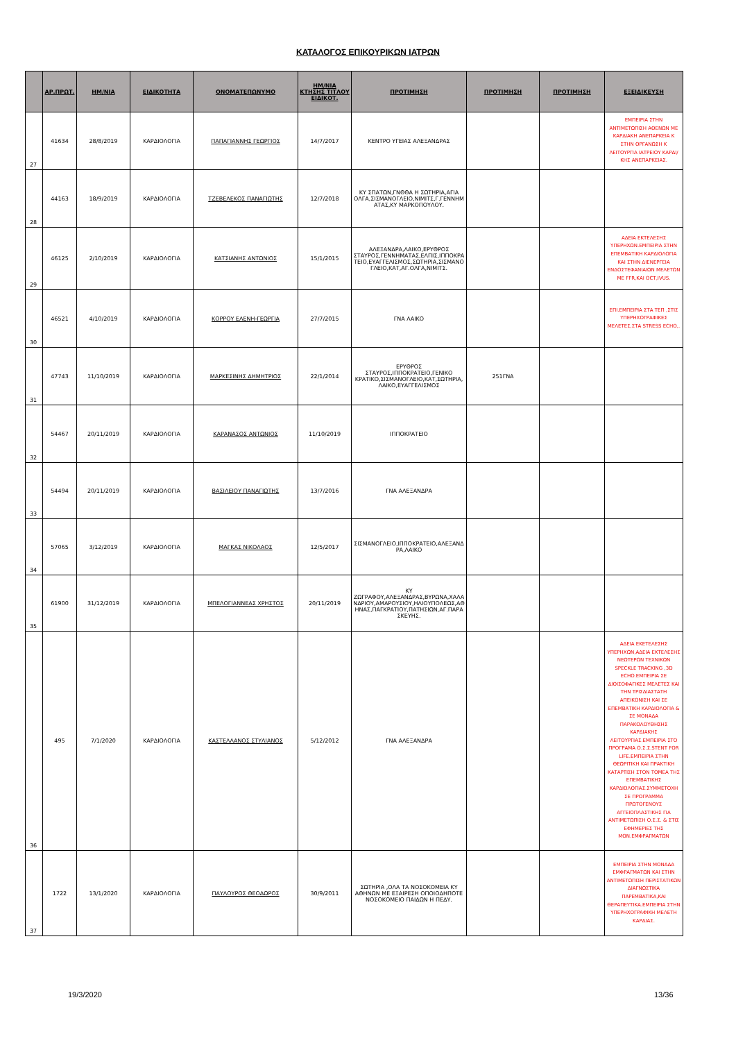ΚΑΤΑΛΟΓΟΣ ΕΠΙΚΟΥΡΙΚΩΝ ΙΑΤΡΩΝ
| | ΑΡ.ΠΡΩΤ. | ΗΜ/ΝΙΑ | ΕΙΔΙΚΟΤΗΤΑ | ΟΝΟΜΑΤΕΠΩΝΥΜΟ | ΗΜ/ΝΙΑ ΚΤΗΣΗΣ ΤΙΤΛΟΥ ΕΙΔΙΚΟΤ. | ΠΡΟΤΙΜΗΣΗ | ΠΡΟΤΙΜΗΣΗ | ΠΡΟΤΙΜΗΣΗ | ΕΞΕΙΔΙΚΕΥΣΗ |
| --- | --- | --- | --- | --- | --- | --- | --- | --- | --- |
| 27 | 41634 | 28/8/2019 | ΚΑΡΔΙΟΛΟΓΙΑ | ΠΑΠΑΓΙΑΝΝΗΣ ΓΕΩΡΓΙΟΣ | 14/7/2017 | ΚΕΝΤΡΟ ΥΓΕΙΑΣ ΑΛΕΞΑΝΔΡΑΣ | | | ΕΜΠΕΙΡΙΑ ΣΤΗΝ ΑΝΤΙΜΕΤΩΠΙΣΗ ΑΘΕΝΩΝ ΜΕ ΚΑΡΔΙΑΚΗ ΑΝΕΠΑΡΚΕΙΑ Κ ΣΤΗΝ ΟΡΓΑΝΩΣΗ Κ ΛΕΙΤΟΥΡΓΙΑ ΙΑΤΡΕΙΟΥ ΚΑΡΔΙ/ΚΗΣ ΑΝΕΠΑΡΚΕΙΑΣ. |
| 28 | 44163 | 18/9/2019 | ΚΑΡΔΙΟΛΟΓΙΑ | ΤΖΕΒΕΛΕΚΟΣ ΠΑΝΑΓΙΩΤΗΣ | 12/7/2018 | ΚΥ ΣΠΑΤΩΝ,ΓΝΘΘΑ Η ΣΩΤΗΡΙΑ,ΑΓΙΑ ΟΛΓΑ,ΣΙΣΜΑΝΟΓΛΕΙΟ,ΝΙΜΙΤΣ,Γ.ΓΕΝΝΗΜΑΤΑΣ,ΚΥ ΜΑΡΚΟΠΟΥΛΟΥ. | | | |
| 29 | 46125 | 2/10/2019 | ΚΑΡΔΙΟΛΟΓΙΑ | ΚΑΤΣΙΑΝΗΣ ΑΝΤΩΝΙΟΣ | 15/1/2015 | ΑΛΕΞΑΝΔΡΑ,ΛΑΙΚΟ,ΕΡΥΘΡΟΣ ΣΤΑΥΡΟΣ,ΓΕΝΝΗΜΑΤΑΣ,ΕΛΠΙΣ,ΙΠΠΟΚΡΑΤΕΙΟ,ΕΥΑΓΓΕΛΙΣΜΟΣ,ΣΩΤΗΡΙΑ,ΣΙΣΜΑΝΟΓΛΕΙΟ,ΚΑΤ,ΑΓ.ΟΛΓΑ,ΝΙΜΙΤΣ. | | | ΑΔΕΙΑ ΕΚΤΕΛΕΣΗΣ ΥΠΕΡΗΧΩΝ.ΕΜΠΕΙΡΙΑ ΣΤΗΝ ΕΠΕΜΒΑΤΙΚΗ ΚΑΡΔΙΟΛΟΓΙΑ ΚΑΙ ΣΤΗΝ ΔΙΕΝΕΡΓΕΙΑ ΕΝΔΟΣΤΕΦΑΝΙΑΙΩΝ ΜΕΛΕΤΩΝ ΜΕ FFR,ΚΑΙ OCT,IVUS. |
| 30 | 46521 | 4/10/2019 | ΚΑΡΔΙΟΛΟΓΙΑ | ΚΟΡΡΟΥ ΕΛΕΝΗ-ΓΕΩΡΓΙΑ | 27/7/2015 | ΓΝΑ ΛΑΙΚΟ | | | ΕΠΙ.ΕΜΠΕΙΡΙΑ ΣΤΑ ΤΕΠ ,ΣΤΙΣ ΥΠΕΡΗΧΟΓΡΑΦΙΚΕΣ ΜΕΛΕΤΕΣ,ΣΤΑ STRESS ECHO,. |
| 31 | 47743 | 11/10/2019 | ΚΑΡΔΙΟΛΟΓΙΑ | ΜΑΡΚΕΣΙΝΗΣ ΔΗΜΗΤΡΙΟΣ | 22/1/2014 | ΕΡΥΘΡΟΣ ΣΤΑΥΡΟΣ,ΙΠΠΟΚΡΑΤΕΙΟ,ΓΕΝΙΚΟ ΚΡΑΤΙΚΟ,ΣΙΣΜΑΝΟΓΛΕΙΟ,ΚΑΤ,ΣΩΤΗΡΙΑ,ΛΑΙΚΟ,ΕΥΑΓΓΕΛΙΣΜΟΣ | 251ΓΝΑ | | |
| 32 | 54467 | 20/11/2019 | ΚΑΡΔΙΟΛΟΓΙΑ | ΚΑΡΑΝΑΣΟΣ ΑΝΤΩΝΙΟΣ | 11/10/2019 | ΙΠΠΟΚΡΑΤΕΙΟ | | | |
| 33 | 54494 | 20/11/2019 | ΚΑΡΔΙΟΛΟΓΙΑ | ΒΑΣΙΛΕΙΟΥ ΠΑΝΑΓΙΩΤΗΣ | 13/7/2016 | ΓΝΑ ΑΛΕΞΑΝΔΡΑ | | | |
| 34 | 57065 | 3/12/2019 | ΚΑΡΔΙΟΛΟΓΙΑ | ΜΑΓΚΑΣ ΝΙΚΟΛΑΟΣ | 12/5/2017 | ΣΙΣΜΑΝΟΓΛΕΙΟ,ΙΠΠΟΚΡΑΤΕΙΟ,ΑΛΕΞΑΝΔΡΑ,ΛΑΙΚΟ | | | |
| 35 | 61900 | 31/12/2019 | ΚΑΡΔΙΟΛΟΓΙΑ | ΜΠΕΛΟΓΙΑΝΝΕΑΣ ΧΡΗΣΤΟΣ | 20/11/2019 | ΚΥ ΖΩΓΡΑΦΟΥ,ΑΛΕΞΑΝΔΡΑΣ,ΒΥΡΩΝΑ,ΧΑΛΑΝΔΡΙΟΥ,ΑΜΑΡΟΥΣΙΟΥ,ΗΛΙΟΥΠΟΛΕΩΣ,ΑΘΗΝΑΣ,ΠΑΓΚΡΑΤΙΟΥ,ΠΑΤΗΣΙΩΝ,ΑΓ.ΠΑΡΑΣΚΕΥΗΣ. | | | |
| 36 | 495 | 7/1/2020 | ΚΑΡΔΙΟΛΟΓΙΑ | ΚΑΣΤΕΛΛΑΝΟΣ ΣΤΥΛΙΑΝΟΣ | 5/12/2012 | ΓΝΑ ΑΛΕΞΑΝΔΡΑ | | | ΑΔΕΙΑ ΕΚΕΤΕΛΕΣΗΣ ΥΠΕΡΗΧΩΝ,ΑΔΕΙΑ ΕΚΤΕΛΕΣΗΣ ΝΕΩΤΕΡΩΝ ΤΕΧΝΙΚΩΝ SPECKLE TRACKING ,3D ECHO.ΕΜΠΕΙΡΙΑ ΣΕ ΔΙΟΙΣΟΦΑΓΙΚΕΣ ΜΕΛΕΤΕΣ ΚΑΙ ΤΗΝ ΤΡΙΣΔΙΑΣΤΑΤΗ ΑΠΕΙΚΟΝΙΣΗ ΚΑΙ ΣΕ ΕΠΕΜΒΑΤΙΚΗ ΚΑΡΔΙΟΛΟΓΙΑ & ΣΕ ΜΟΝΑΔΑ ΠΑΡΑΚΟΛΟΥΘΗΣΗΣ ΚΑΡΔΙΑΚΗΣ ΛΕΙΤΟΥΡΓΙΑΣ.ΕΜΠΕΙΡΙΑ ΣΤΟ ΠΡΟΓΡΑΜΑ Ο.Σ.Σ.STENT FOR LIFE.ΕΜΠΕΙΡΙΑ ΣΤΗΝ ΘΕΩΡΙΤΙΚΗ ΚΑΙ ΠΡΑΚΤΙΚΗ ΚΑΤΑΡΤΙΣΗ ΣΤΟΝ ΤΟΜΕΑ ΤΗΣ ΕΠΕΜΒΑΤΙΚΗΣ ΚΑΡΔΙΟΛΟΓΙΑΣ.ΣΥΜΜΕΤΟΧΗ ΣΕ ΠΡΟΓΡΑΜΜΑ ΠΡΩΤΟΓΕΝΟΥΣ ΑΓΓΕΙΟΠΛΑΣΤΙΚΗΣ ΓΙΑ ΑΝΤΙΜΕΤΩΠΙΣΗ Ο.Σ.Σ. & ΣΤΙΣ ΕΦΗΜΕΡΙΕΣ ΤΗΣ ΜΟΝ.ΕΜΦΡΑΓΜΑΤΩΝ |
| 37 | 1722 | 13/1/2020 | ΚΑΡΔΙΟΛΟΓΙΑ | ΠΑΥΛΟΥΡΟΣ ΘΕΟΔΩΡΟΣ | 30/9/2011 | ΣΩΤΗΡΙΑ ,ΟΛΑ ΤΑ ΝΟΣΟΚΟΜΕΙΑ ΚΥ ΑΘΗΝΩΝ ΜΕ ΕΞΑΙΡΕΣΗ ΟΠΟΙΟΔΗΠΟΤΕ ΝΟΣΟΚΟΜΕΙΟ ΠΑΙΔΩΝ Η ΠΕΔΥ. | | | ΕΜΠΕΙΡΙΑ ΣΤΗΝ ΜΟΝΑΔΑ ΕΜΦΡΑΓΜΑΤΩΝ ΚΑΙ ΣΤΗΝ ΑΝΤΙΜΕΤΩΠΙΣΗ ΠΕΡΙΣΤΑΤΙΚΩΝ ΔΙΑΓΝΩΣΤΙΚΑ ΠΑΡΕΜΒΑΤΙΚΑ,ΚΑΙ ΘΕΡΑΠΕΥΤΙΚΑ.ΕΜΠΕΙΡΙΑ ΣΤΗΝ ΥΠΕΡΗΧΟΓΡΑΦΙΚΗ ΜΕΛΕΤΗ ΚΑΡΔΙΑΣ. |
19/3/2020 13/36